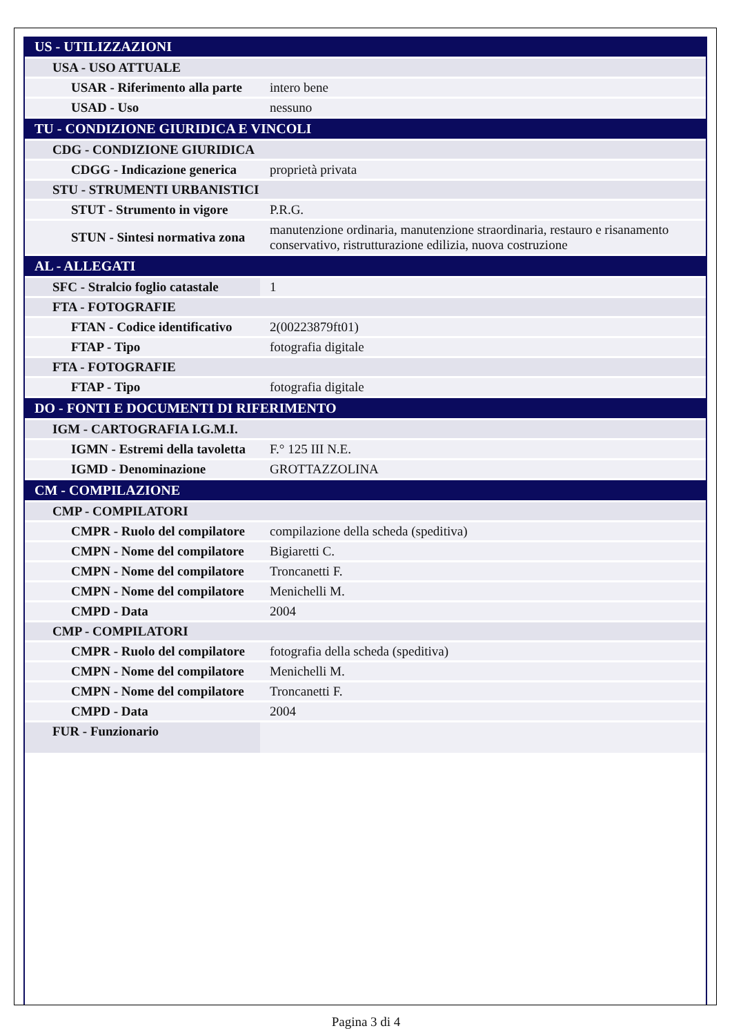| US - UTILIZZAZIONI | |
| USA - USO ATTUALE | |
| USAR - Riferimento alla parte | intero bene |
| USAD - Uso | nessuno |
| TU - CONDIZIONE GIURIDICA E VINCOLI | |
| CDG - CONDIZIONE GIURIDICA | |
| CDGG - Indicazione generica | proprietà privata |
| STU - STRUMENTI URBANISTICI | |
| STUT - Strumento in vigore | P.R.G. |
| STUN - Sintesi normativa zona | manutenzione ordinaria, manutenzione straordinaria, restauro e risanamento conservativo, ristrutturazione edilizia, nuova costruzione |
| AL - ALLEGATI | |
| SFC - Stralcio foglio catastale | 1 |
| FTA - FOTOGRAFIE | |
| FTAN - Codice identificativo | 2(00223879ft01) |
| FTAP - Tipo | fotografia digitale |
| FTA - FOTOGRAFIE | |
| FTAP - Tipo | fotografia digitale |
| DO - FONTI E DOCUMENTI DI RIFERIMENTO | |
| IGM - CARTOGRAFIA I.G.M.I. | |
| IGMN - Estremi della tavoletta | F.° 125 III N.E. |
| IGMD - Denominazione | GROTTAZZOLINA |
| CM - COMPILAZIONE | |
| CMP - COMPILATORI | |
| CMPR - Ruolo del compilatore | compilazione della scheda (speditiva) |
| CMPN - Nome del compilatore | Bigiaretti C. |
| CMPN - Nome del compilatore | Troncanetti F. |
| CMPN - Nome del compilatore | Menichelli M. |
| CMPD - Data | 2004 |
| CMP - COMPILATORI | |
| CMPR - Ruolo del compilatore | fotografia della scheda (speditiva) |
| CMPN - Nome del compilatore | Menichelli M. |
| CMPN - Nome del compilatore | Troncanetti F. |
| CMPD - Data | 2004 |
| FUR - Funzionario | |
Pagina 3 di 4